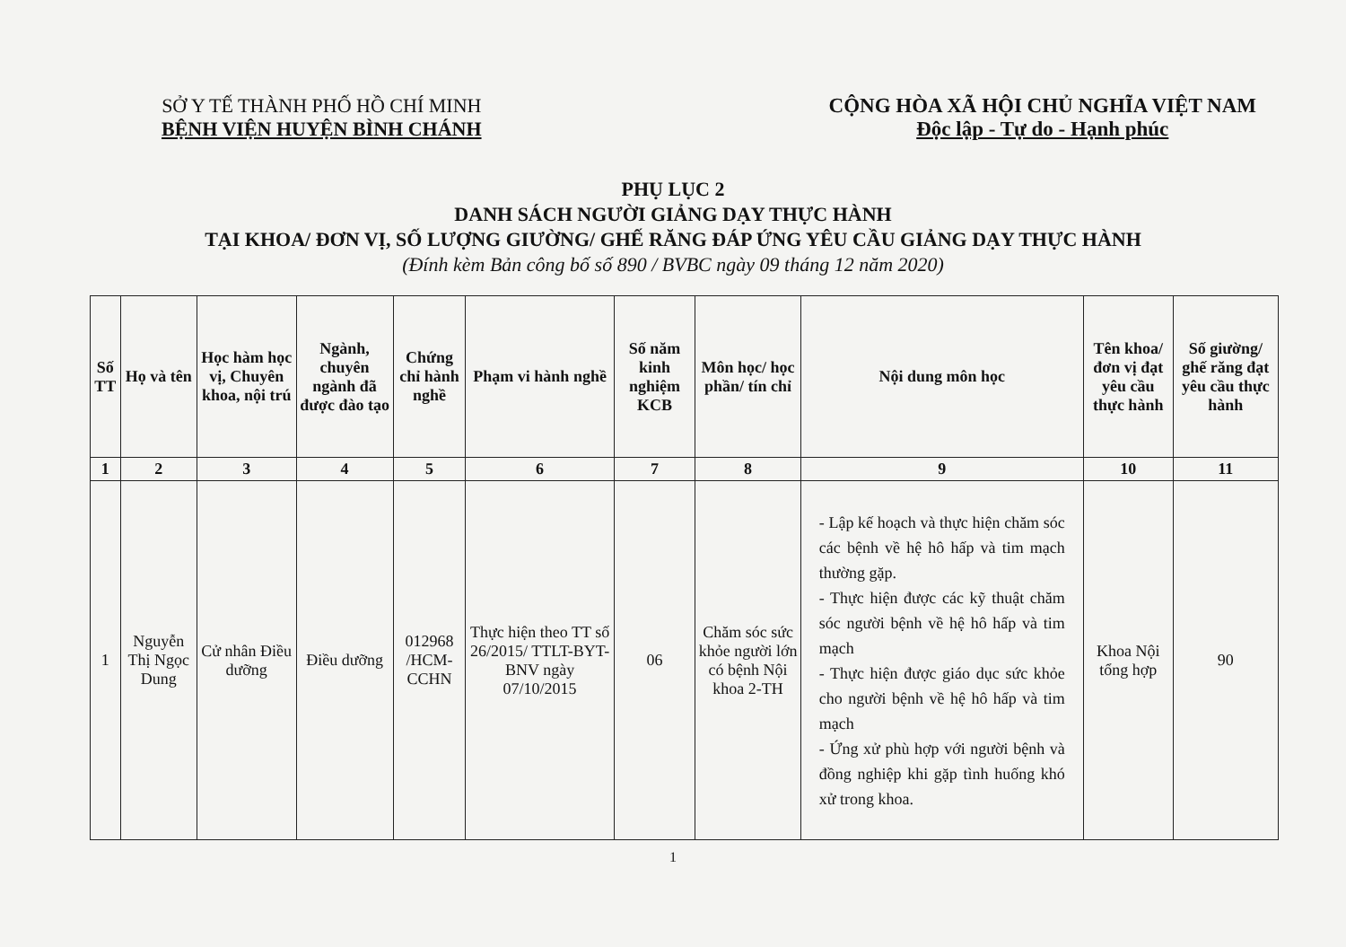SỞ Y TẾ THÀNH PHỐ HỒ CHÍ MINH
BỆNH VIỆN HUYỆN BÌNH CHÁNH
CỘNG HÒA XÃ HỘI CHỦ NGHĨA VIỆT NAM
Độc lập - Tự do - Hạnh phúc
PHỤ LỤC 2
DANH SÁCH NGƯỜI GIẢNG DẠY THỰC HÀNH
TẠI KHOA/ ĐƠN VỊ, SỐ LƯỢNG GIƯỜNG/ GHẾ RĂNG ĐÁP ỨNG YÊU CẦU GIẢNG DẠY THỰC HÀNH
(Đính kèm Bản công bố số 890 / BVBC ngày 09 tháng 12 năm 2020)
| Số TT | Họ và tên | Học hàm học vị, Chuyên khoa, nội trú | Ngành, chuyên ngành đã được đào tạo | Chứng chỉ hành nghề | Phạm vi hành nghề | Số năm kinh nghiệm KCB | Môn học/ học phần/ tín chỉ | Nội dung môn học | Tên khoa/ đơn vị đạt yêu cầu thực hành | Số giường/ ghế răng đạt yêu cầu thực hành |
| --- | --- | --- | --- | --- | --- | --- | --- | --- | --- | --- |
| 1 | 2 | 3 | 4 | 5 | 6 | 7 | 8 | 9 | 10 | 11 |
| 1 | Nguyễn Thị Ngọc Dung | Cử nhân Điều dưỡng | Điều dưỡng | 012968 /HCM-CCHN | Thực hiện theo TT số 26/2015/ TTLT-BYT-BNV ngày 07/10/2015 | 06 | Chăm sóc sức khỏe người lớn có bệnh Nội khoa 2-TH | - Lập kế hoạch và thực hiện chăm sóc các bệnh về hệ hô hấp và tim mạch thường gặp. - Thực hiện được các kỹ thuật chăm sóc người bệnh về hệ hô hấp và tim mạch - Thực hiện được giáo dục sức khỏe cho người bệnh về hệ hô hấp và tim mạch - Ứng xử phù hợp với người bệnh và đồng nghiệp khi gặp tình huống khó xử trong khoa. | Khoa Nội tổng hợp | 90 |
1